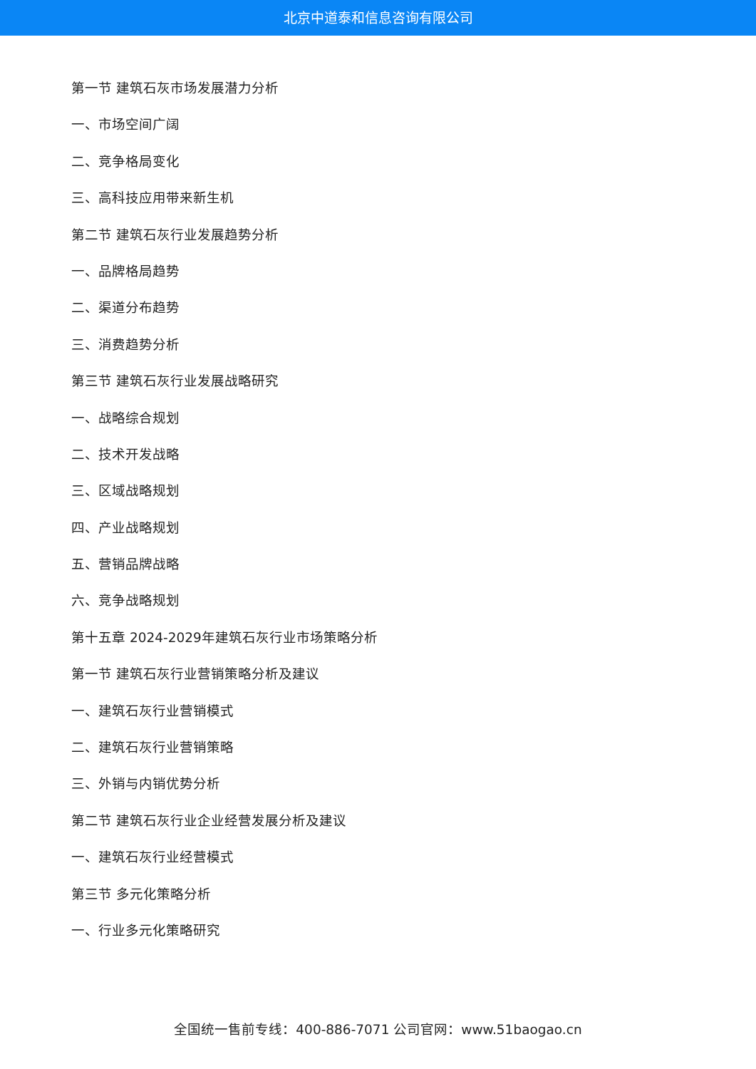北京中道泰和信息咨询有限公司
第一节 建筑石灰市场发展潜力分析
一、市场空间广阔
二、竞争格局变化
三、高科技应用带来新生机
第二节 建筑石灰行业发展趋势分析
一、品牌格局趋势
二、渠道分布趋势
三、消费趋势分析
第三节 建筑石灰行业发展战略研究
一、战略综合规划
二、技术开发战略
三、区域战略规划
四、产业战略规划
五、营销品牌战略
六、竞争战略规划
第十五章 2024-2029年建筑石灰行业市场策略分析
第一节 建筑石灰行业营销策略分析及建议
一、建筑石灰行业营销模式
二、建筑石灰行业营销策略
三、外销与内销优势分析
第二节 建筑石灰行业企业经营发展分析及建议
一、建筑石灰行业经营模式
第三节 多元化策略分析
一、行业多元化策略研究
全国统一售前专线：400-886-7071 公司官网：www.51baogao.cn